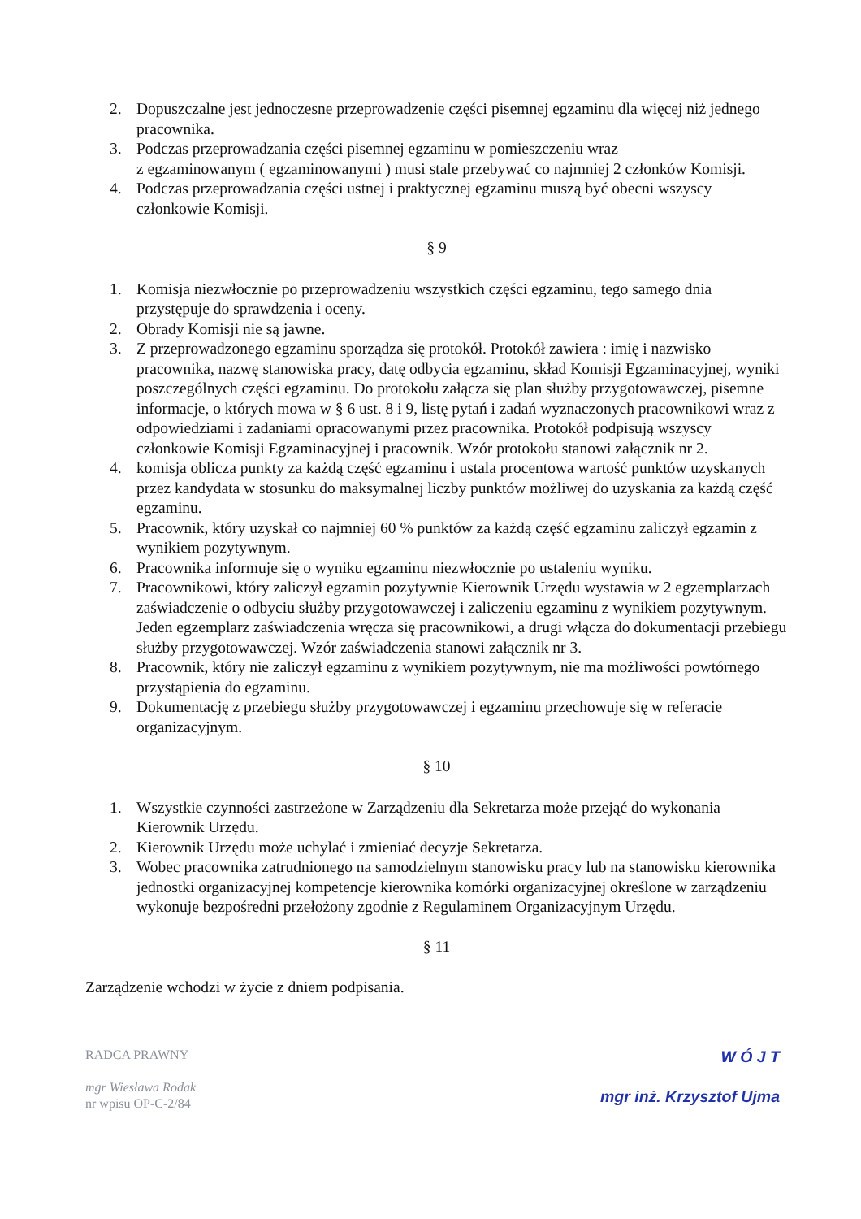2. Dopuszczalne jest jednoczesne przeprowadzenie części pisemnej egzaminu dla więcej niż jednego pracownika.
3. Podczas przeprowadzania części pisemnej egzaminu w pomieszczeniu wraz
z egzaminowanym ( egzaminowanymi ) musi stale przebywać co najmniej 2 członków Komisji.
4. Podczas przeprowadzania części ustnej i praktycznej egzaminu muszą być obecni wszyscy członkowie Komisji.
§ 9
1. Komisja niezwłocznie po przeprowadzeniu wszystkich części egzaminu, tego samego dnia przystępuje do sprawdzenia i oceny.
2. Obrady Komisji nie są jawne.
3. Z przeprowadzonego egzaminu sporządza się protokół. Protokół zawiera : imię i nazwisko pracownika, nazwę stanowiska pracy, datę odbycia egzaminu, skład Komisji Egzaminacyjnej, wyniki poszczególnych części egzaminu. Do protokołu załącza się plan służby przygotowawczej, pisemne informacje, o których mowa w § 6 ust. 8 i 9, listę pytań i zadań wyznaczonych pracownikowi wraz z odpowiedziami i zadaniami opracowanymi przez pracownika. Protokół podpisują wszyscy członkowie Komisji Egzaminacyjnej i pracownik. Wzór protokołu stanowi załącznik nr 2.
4. komisja oblicza punkty za każdą część egzaminu i ustala procentowa wartość punktów uzyskanych przez kandydata w stosunku do maksymalnej liczby punktów możliwej do uzyskania za każdą część egzaminu.
5. Pracownik, który uzyskał co najmniej 60 % punktów za każdą część egzaminu zaliczył egzamin z wynikiem pozytywnym.
6. Pracownika informuje się o wyniku egzaminu niezwłocznie po ustaleniu wyniku.
7. Pracownikowi, który zaliczył egzamin pozytywnie Kierownik Urzędu wystawia w 2 egzemplarzach zaświadczenie o odbyciu służby przygotowawczej i zaliczeniu egzaminu z wynikiem pozytywnym. Jeden egzemplarz zaświadczenia wręcza się pracownikowi, a drugi włącza do dokumentacji przebiegu służby przygotowawczej. Wzór zaświadczenia stanowi załącznik nr 3.
8. Pracownik, który nie zaliczył egzaminu z wynikiem pozytywnym, nie ma możliwości powtórnego przystąpienia do egzaminu.
9. Dokumentację z przebiegu służby przygotowawczej i egzaminu przechowuje się w referacie organizacyjnym.
§ 10
1. Wszystkie czynności zastrzeżone w Zarządzeniu dla Sekretarza może przejąć do wykonania Kierownik Urzędu.
2. Kierownik Urzędu może uchylać i zmieniać decyzje Sekretarza.
3. Wobec pracownika zatrudnionego na samodzielnym stanowisku pracy lub na stanowisku kierownika jednostki organizacyjnej kompetencje kierownika komórki organizacyjnej określone w zarządzeniu wykonuje bezpośredni przełożony zgodnie z Regulaminem Organizacyjnym Urzędu.
§ 11
Zarządzenie wchodzi w życie z dniem podpisania.
RADCA PRAWNY
mgr Wiesława Rodak
nr wpisu OP-C-2/84
W Ó J T
mgr inż. Krzysztof Ujma